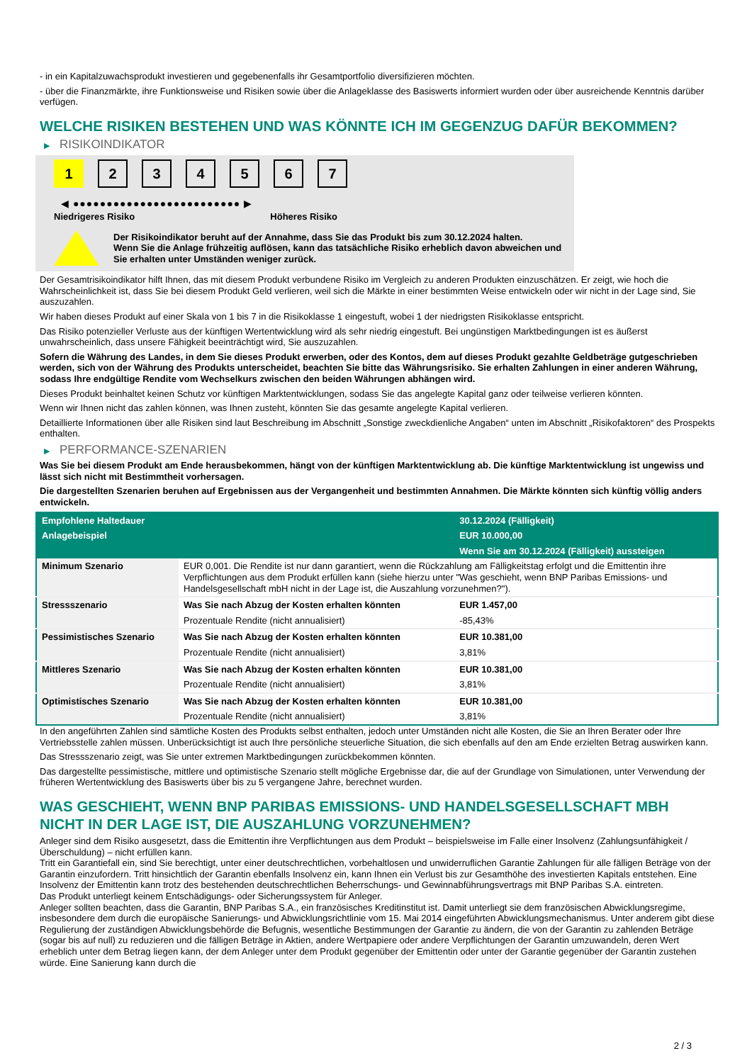- in ein Kapitalzuwachsprodukt investieren und gegebenenfalls ihr Gesamtportfolio diversifizieren möchten.
- über die Finanzmärkte, ihre Funktionsweise und Risiken sowie über die Anlageklasse des Basiswerts informiert wurden oder über ausreichende Kenntnis darüber verfügen.
WELCHE RISIKEN BESTEHEN UND WAS KÖNNTE ICH IM GEGENZUG DAFÜR BEKOMMEN?
▶ RISIKOINDIKATOR
1 2 3 4 5 6 7
◀ ●●●●●●●●●●●●●●●●●●●●●●●●● ▶
Niedrigeres Risiko Höheres Risiko
Der Risikoindikator beruht auf der Annahme, dass Sie das Produkt bis zum 30.12.2024 halten.
Wenn Sie die Anlage frühzeitig auflösen, kann das tatsächliche Risiko erheblich davon abweichen und Sie erhalten unter Umständen weniger zurück.
Der Gesamtrisikoindikator hilft Ihnen, das mit diesem Produkt verbundene Risiko im Vergleich zu anderen Produkten einzuschätzen. Er zeigt, wie hoch die Wahrscheinlichkeit ist, dass Sie bei diesem Produkt Geld verlieren, weil sich die Märkte in einer bestimmten Weise entwickeln oder wir nicht in der Lage sind, Sie auszuzahlen.
Wir haben dieses Produkt auf einer Skala von 1 bis 7 in die Risikoklasse 1 eingestuft, wobei 1 der niedrigsten Risikoklasse entspricht.
Das Risiko potenzieller Verluste aus der künftigen Wertentwicklung wird als sehr niedrig eingestuft. Bei ungünstigen Marktbedingungen ist es äußerst unwahrscheinlich, dass unsere Fähigkeit beeinträchtigt wird, Sie auszuzahlen.
Sofern die Währung des Landes, in dem Sie dieses Produkt erwerben, oder des Kontos, dem auf dieses Produkt gezahlte Geldbeträge gutgeschrieben werden, sich von der Währung des Produkts unterscheidet, beachten Sie bitte das Währungsrisiko. Sie erhalten Zahlungen in einer anderen Währung, sodass Ihre endgültige Rendite vom Wechselkurs zwischen den beiden Währungen abhängen wird.
Dieses Produkt beinhaltet keinen Schutz vor künftigen Marktentwicklungen, sodass Sie das angelegte Kapital ganz oder teilweise verlieren könnten.
Wenn wir Ihnen nicht das zahlen können, was Ihnen zusteht, könnten Sie das gesamte angelegte Kapital verlieren.
Detaillierte Informationen über alle Risiken sind laut Beschreibung im Abschnitt „Sonstige zweckdienliche Angaben“ unten im Abschnitt „Risikofaktoren“ des Prospekts enthalten.
▶ PERFORMANCE-SZENARIEN
Was Sie bei diesem Produkt am Ende herausbekommen, hängt von der künftigen Marktentwicklung ab. Die künftige Marktentwicklung ist ungewiss und lässt sich nicht mit Bestimmtheit vorhersagen.
Die dargestellten Szenarien beruhen auf Ergebnissen aus der Vergangenheit und bestimmten Annahmen. Die Märkte könnten sich künftig völlig anders entwickeln.
| Empfohlene Haltedauer | | 30.12.2024 (Fälligkeit) |
| --- | --- | --- |
| Anlagebeispiel | | EUR 10.000,00 |
| | | Wenn Sie am 30.12.2024 (Fälligkeit) aussteigen |
| Minimum Szenario | EUR 0,001. Die Rendite ist nur dann garantiert, wenn die Rückzahlung am Fälligkeitstag erfolgt und die Emittentin ihre Verpflichtungen aus dem Produkt erfüllen kann (siehe hierzu unter "Was geschieht, wenn BNP Paribas Emissions- und Handelsgesellschaft mbH nicht in der Lage ist, die Auszahlung vorzunehmen?"). | |
| Stressszenario | Was Sie nach Abzug der Kosten erhalten könnten | EUR 1.457,00 |
| | Prozentuale Rendite (nicht annualisiert) | -85,43% |
| Pessimistisches Szenario | Was Sie nach Abzug der Kosten erhalten könnten | EUR 10.381,00 |
| | Prozentuale Rendite (nicht annualisiert) | 3,81% |
| Mittleres Szenario | Was Sie nach Abzug der Kosten erhalten könnten | EUR 10.381,00 |
| | Prozentuale Rendite (nicht annualisiert) | 3,81% |
| Optimistisches Szenario | Was Sie nach Abzug der Kosten erhalten könnten | EUR 10.381,00 |
| | Prozentuale Rendite (nicht annualisiert) | 3,81% |
In den angeführten Zahlen sind sämtliche Kosten des Produkts selbst enthalten, jedoch unter Umständen nicht alle Kosten, die Sie an Ihren Berater oder Ihre Vertriebsstelle zahlen müssen. Unberücksichtigt ist auch Ihre persönliche steuerliche Situation, die sich ebenfalls auf den am Ende erzielten Betrag auswirken kann.
Das Stressszenario zeigt, was Sie unter extremen Marktbedingungen zurückbekommen könnten.
Das dargestellte pessimistische, mittlere und optimistische Szenario stellt mögliche Ergebnisse dar, die auf der Grundlage von Simulationen, unter Verwendung der früheren Wertentwicklung des Basiswerts über bis zu 5 vergangene Jahre, berechnet wurden.
WAS GESCHIEHT, WENN BNP PARIBAS EMISSIONS- UND HANDELSGESELLSCHAFT MBH NICHT IN DER LAGE IST, DIE AUSZAHLUNG VORZUNEHMEN?
Anleger sind dem Risiko ausgesetzt, dass die Emittentin ihre Verpflichtungen aus dem Produkt – beispielsweise im Falle einer Insolvenz (Zahlungsunfähigkeit / Überschuldung) – nicht erfüllen kann.
Tritt ein Garantiefall ein, sind Sie berechtigt, unter einer deutschrechtlichen, vorbehaltlosen und unwiderruflichen Garantie Zahlungen für alle fälligen Beträge von der Garantin einzufordern. Tritt hinsichtlich der Garantin ebenfalls Insolvenz ein, kann Ihnen ein Verlust bis zur Gesamthöhe des investierten Kapitals entstehen. Eine Insolvenz der Emittentin kann trotz des bestehenden deutschrechtlichen Beherrschungs- und Gewinnabführungsvertrags mit BNP Paribas S.A. eintreten.
Das Produkt unterliegt keinem Entschädigungs- oder Sicherungssystem für Anleger.
Anleger sollten beachten, dass die Garantin, BNP Paribas S.A., ein französisches Kreditinstitut ist. Damit unterliegt sie dem französischen Abwicklungsregime, insbesondere dem durch die europäische Sanierungs- und Abwicklungsrichtlinie vom 15. Mai 2014 eingeführten Abwicklungsmechanismus. Unter anderem gibt diese Regulierung der zuständigen Abwicklungsbehörde die Befugnis, wesentliche Bestimmungen der Garantie zu ändern, die von der Garantin zu zahlenden Beträge (sogar bis auf null) zu reduzieren und die fälligen Beträge in Aktien, andere Wertpapiere oder andere Verpflichtungen der Garantin umzuwandeln, deren Wert erheblich unter dem Betrag liegen kann, der dem Anleger unter dem Produkt gegenüber der Emittentin oder unter der Garantie gegenüber der Garantin zustehen würde. Eine Sanierung kann durch die
2 / 3